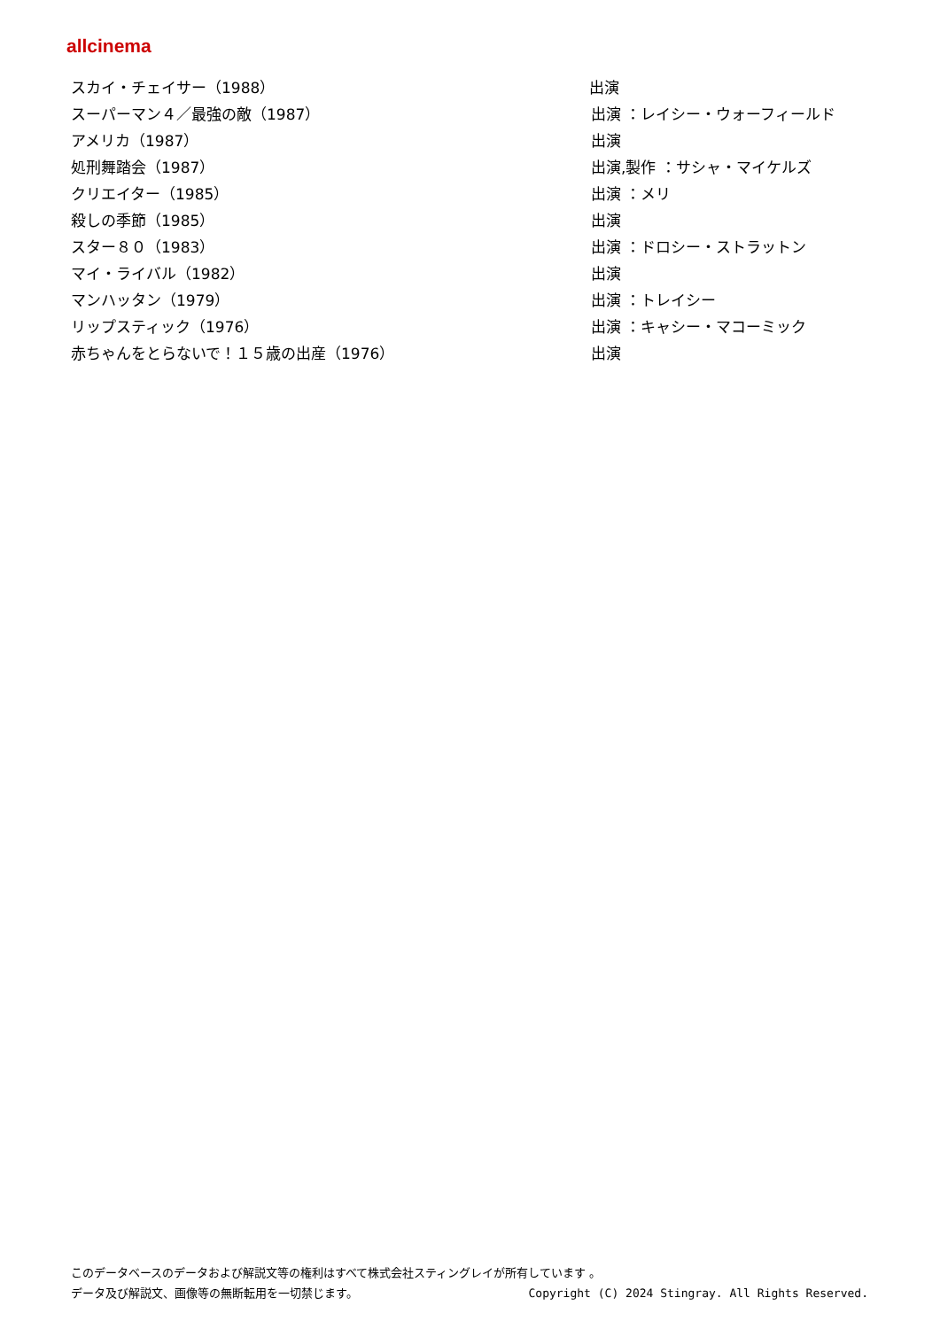allcinema
| スカイ・チェイサー（1988） | 出演 |
| スーパーマン４／最強の敵（1987） | 出演 ：レイシー・ウォーフィールド |
| アメリカ（1987） | 出演 |
| 処刑舞踏会（1987） | 出演,製作 ：サシャ・マイケルズ |
| クリエイター（1985） | 出演 ：メリ |
| 殺しの季節（1985） | 出演 |
| スター８０（1983） | 出演 ：ドロシー・ストラットン |
| マイ・ライバル（1982） | 出演 |
| マンハッタン（1979） | 出演 ：トレイシー |
| リップスティック（1976） | 出演 ：キャシー・マコーミック |
| 赤ちゃんをとらないで！１５歳の出産（1976） | 出演 |
このデータベースのデータおよび解説文等の権利はすべて株式会社スティングレイが所有しています 。
データ及び解説文、画像等の無断転用を一切禁じます。 Copyright (C) 2024 Stingray. All Rights Reserved.